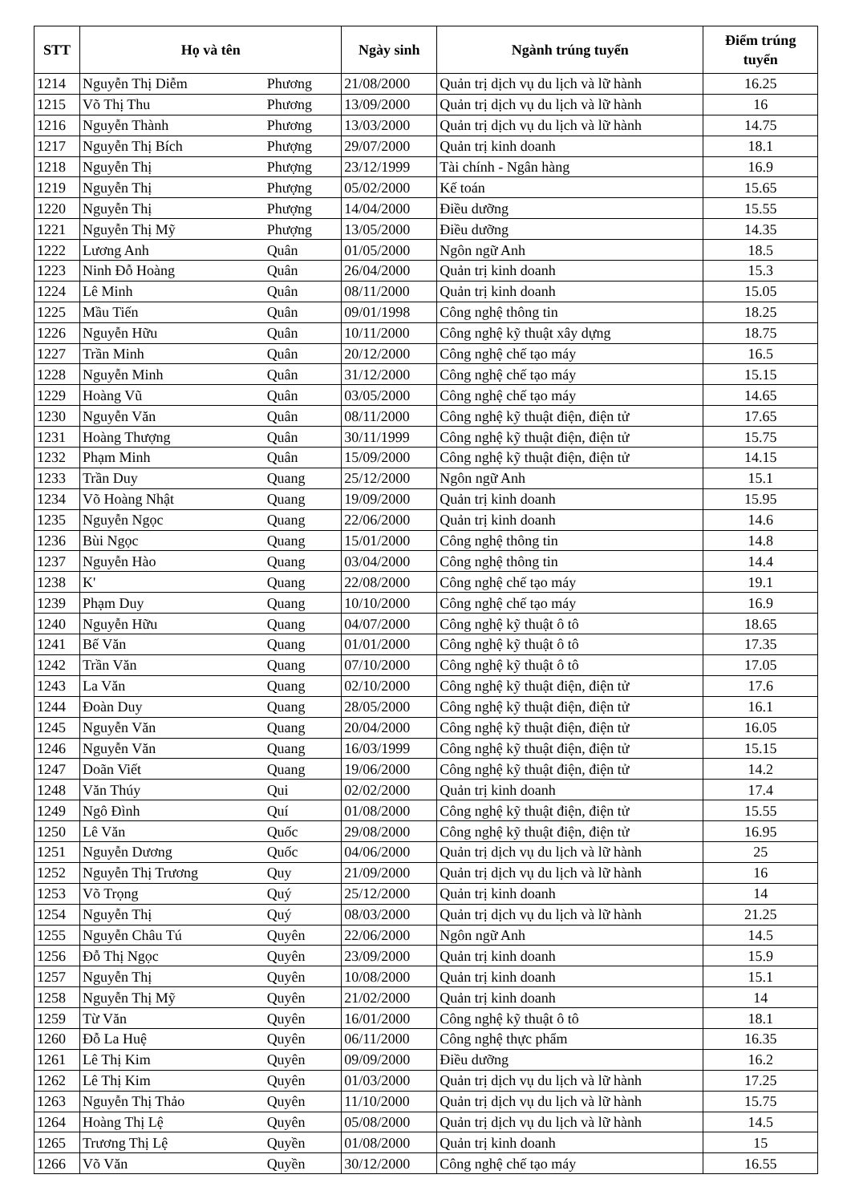| STT | Họ và tên | | Ngày sinh | Ngành trúng tuyển | Điểm trúng tuyển |
| --- | --- | --- | --- | --- | --- |
| 1214 | Nguyễn Thị Diễm | Phương | 21/08/2000 | Quản trị dịch vụ du lịch và lữ hành | 16.25 |
| 1215 | Võ Thị Thu | Phương | 13/09/2000 | Quản trị dịch vụ du lịch và lữ hành | 16 |
| 1216 | Nguyễn Thành | Phương | 13/03/2000 | Quản trị dịch vụ du lịch và lữ hành | 14.75 |
| 1217 | Nguyễn Thị Bích | Phượng | 29/07/2000 | Quản trị kinh doanh | 18.1 |
| 1218 | Nguyễn Thị | Phượng | 23/12/1999 | Tài chính - Ngân hàng | 16.9 |
| 1219 | Nguyễn Thị | Phượng | 05/02/2000 | Kế toán | 15.65 |
| 1220 | Nguyễn Thị | Phượng | 14/04/2000 | Điều dưỡng | 15.55 |
| 1221 | Nguyễn Thị Mỹ | Phượng | 13/05/2000 | Điều dưỡng | 14.35 |
| 1222 | Lương Anh | Quân | 01/05/2000 | Ngôn ngữ Anh | 18.5 |
| 1223 | Ninh Đỗ Hoàng | Quân | 26/04/2000 | Quản trị kinh doanh | 15.3 |
| 1224 | Lê Minh | Quân | 08/11/2000 | Quản trị kinh doanh | 15.05 |
| 1225 | Mầu Tiến | Quân | 09/01/1998 | Công nghệ thông tin | 18.25 |
| 1226 | Nguyễn Hữu | Quân | 10/11/2000 | Công nghệ kỹ thuật xây dựng | 18.75 |
| 1227 | Trần Minh | Quân | 20/12/2000 | Công nghệ chế tạo máy | 16.5 |
| 1228 | Nguyễn Minh | Quân | 31/12/2000 | Công nghệ chế tạo máy | 15.15 |
| 1229 | Hoàng Vũ | Quân | 03/05/2000 | Công nghệ chế tạo máy | 14.65 |
| 1230 | Nguyễn Văn | Quân | 08/11/2000 | Công nghệ kỹ thuật điện, điện tử | 17.65 |
| 1231 | Hoàng Thượng | Quân | 30/11/1999 | Công nghệ kỹ thuật điện, điện tử | 15.75 |
| 1232 | Phạm Minh | Quân | 15/09/2000 | Công nghệ kỹ thuật điện, điện tử | 14.15 |
| 1233 | Trần Duy | Quang | 25/12/2000 | Ngôn ngữ Anh | 15.1 |
| 1234 | Võ Hoàng Nhật | Quang | 19/09/2000 | Quản trị kinh doanh | 15.95 |
| 1235 | Nguyễn Ngọc | Quang | 22/06/2000 | Quản trị kinh doanh | 14.6 |
| 1236 | Bùi Ngọc | Quang | 15/01/2000 | Công nghệ thông tin | 14.8 |
| 1237 | Nguyễn Hào | Quang | 03/04/2000 | Công nghệ thông tin | 14.4 |
| 1238 | K' | Quang | 22/08/2000 | Công nghệ chế tạo máy | 19.1 |
| 1239 | Phạm Duy | Quang | 10/10/2000 | Công nghệ chế tạo máy | 16.9 |
| 1240 | Nguyễn Hữu | Quang | 04/07/2000 | Công nghệ kỹ thuật ô tô | 18.65 |
| 1241 | Bế Văn | Quang | 01/01/2000 | Công nghệ kỹ thuật ô tô | 17.35 |
| 1242 | Trần Văn | Quang | 07/10/2000 | Công nghệ kỹ thuật ô tô | 17.05 |
| 1243 | La Văn | Quang | 02/10/2000 | Công nghệ kỹ thuật điện, điện tử | 17.6 |
| 1244 | Đoàn Duy | Quang | 28/05/2000 | Công nghệ kỹ thuật điện, điện tử | 16.1 |
| 1245 | Nguyễn Văn | Quang | 20/04/2000 | Công nghệ kỹ thuật điện, điện tử | 16.05 |
| 1246 | Nguyễn Văn | Quang | 16/03/1999 | Công nghệ kỹ thuật điện, điện tử | 15.15 |
| 1247 | Doãn Viết | Quang | 19/06/2000 | Công nghệ kỹ thuật điện, điện tử | 14.2 |
| 1248 | Văn Thúy | Qui | 02/02/2000 | Quản trị kinh doanh | 17.4 |
| 1249 | Ngô Đình | Quí | 01/08/2000 | Công nghệ kỹ thuật điện, điện tử | 15.55 |
| 1250 | Lê Văn | Quốc | 29/08/2000 | Công nghệ kỹ thuật điện, điện tử | 16.95 |
| 1251 | Nguyễn Dương | Quốc | 04/06/2000 | Quản trị dịch vụ du lịch và lữ hành | 25 |
| 1252 | Nguyễn Thị Trương | Quy | 21/09/2000 | Quản trị dịch vụ du lịch và lữ hành | 16 |
| 1253 | Võ Trọng | Quý | 25/12/2000 | Quản trị kinh doanh | 14 |
| 1254 | Nguyễn Thị | Quý | 08/03/2000 | Quản trị dịch vụ du lịch và lữ hành | 21.25 |
| 1255 | Nguyễn Châu Tú | Quyên | 22/06/2000 | Ngôn ngữ Anh | 14.5 |
| 1256 | Đỗ Thị Ngọc | Quyên | 23/09/2000 | Quản trị kinh doanh | 15.9 |
| 1257 | Nguyễn Thị | Quyên | 10/08/2000 | Quản trị kinh doanh | 15.1 |
| 1258 | Nguyễn Thị Mỹ | Quyên | 21/02/2000 | Quản trị kinh doanh | 14 |
| 1259 | Từ Văn | Quyên | 16/01/2000 | Công nghệ kỹ thuật ô tô | 18.1 |
| 1260 | Đỗ La Huệ | Quyên | 06/11/2000 | Công nghệ thực phẩm | 16.35 |
| 1261 | Lê Thị Kim | Quyên | 09/09/2000 | Điều dưỡng | 16.2 |
| 1262 | Lê Thị Kim | Quyên | 01/03/2000 | Quản trị dịch vụ du lịch và lữ hành | 17.25 |
| 1263 | Nguyễn Thị Thảo | Quyên | 11/10/2000 | Quản trị dịch vụ du lịch và lữ hành | 15.75 |
| 1264 | Hoàng Thị Lệ | Quyên | 05/08/2000 | Quản trị dịch vụ du lịch và lữ hành | 14.5 |
| 1265 | Trương Thị Lệ | Quyền | 01/08/2000 | Quản trị kinh doanh | 15 |
| 1266 | Võ Văn | Quyền | 30/12/2000 | Công nghệ chế tạo máy | 16.55 |